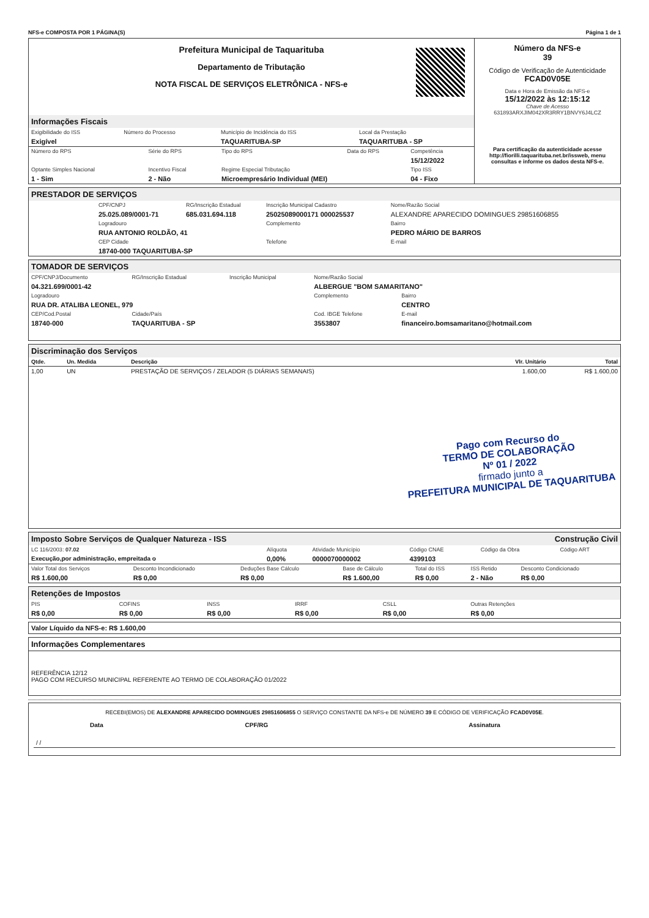NFS-e COMPOSTA POR 1 PÁGINA(S) Página 1 de 1
Prefeitura Municipal de Taquarituba
Departamento de Tributação
NOTA FISCAL DE SERVIÇOS ELETRÔNICA - NFS-e
Informações Fiscais
| Exigibilidade do ISS | Número do Processo | Município de Incidência do ISS | Local da Prestação |
| Exigível | | TAQUARITUBA-SP | TAQUARITUBA - SP |
| Número do RPS | Série do RPS | Tipo do RPS | Data do RPS | Competência |
| | | | | 15/12/2022 |
| Optante Simples Nacional | Incentivo Fiscal | Regime Especial Tributação | | Tipo ISS |
| 1 - Sim | 2 - Não | Microempresário Individual (MEI) | | 04 - Fixo |
Número da NFS-e
39
Código de Verificação de Autenticidade
FCAD0V05E
Data e Hora de Emissão da NFS-e
15/12/2022 às 12:15:12
Chave de Acesso
631893ARXJIM042XR3RRY1BNVY6J4LCZ
Para certificação da autenticidade acesse http://fiorilli.taquarituba.net.br/issweb, menu consultas e informe os dados desta NFS-e.
PRESTADOR DE SERVIÇOS
| CPF/CNPJ | RG/Inscrição Estadual | Inscrição Municipal Cadastro | Nome/Razão Social |
| 25.025.089/0001-71 | 685.031.694.118 | 25025089000171 000025537 | ALEXANDRE APARECIDO DOMINGUES 29851606855 |
| Logradouro | | Complemento | Bairro |
| RUA ANTONIO ROLDÃO, 41 | | | PEDRO MÁRIO DE BARROS |
| CEP Cidade | | Telefone | E-mail |
| 18740-000 TAQUARITUBA-SP | | | |
TOMADOR DE SERVIÇOS
| CPF/CNPJ/Documento | RG/Inscrição Estadual | Inscrição Municipal | Nome/Razão Social | |
| 04.321.699/0001-42 | | | ALBERGUE "BOM SAMARITANO" | |
| Logradouro | | | Complemento | Bairro |
| RUA DR. ATALIBA LEONEL, 979 | | | | CENTRO |
| CEP/Cod.Postal | Cidade/País | | Cod. IBGE Telefone | E-mail |
| 18740-000 | TAQUARITUBA - SP | | 3553807 | financeiro.bomsamaritano@hotmail.com |
Discriminação dos Serviços
| Qtde. | Un. Medida | Descrição | Vlr. Unitário | Total |
| --- | --- | --- | --- | --- |
| 1,00 | UN | PRESTAÇÃO DE SERVIÇOS / ZELADOR (5 DIÁRIAS SEMANAIS) | 1.600,00 | R$ 1.600,00 |
Pago com Recurso do
TERMO DE COLABORAÇÃO
Nº 01 / 2022
firmado junto a
PREFEITURA MUNICIPAL DE TAQUARITUBA
Imposto Sobre Serviços de Qualquer Natureza - ISS Construção Civil
| LC 116/2003: 07.02 | Alíquota | Atividade Município | Código CNAE | Código da Obra | Código ART |
| Execução,por administração, empreitada o | 0,00% | 0000070000002 | 4399103 | | |
| Valor Total dos Serviços | Desconto Incondicionado | Deduções Base Cálculo | Base de Cálculo | Total do ISS | ISS Retido | Desconto Condicionado |
| R$ 1.600,00 | R$ 0,00 | R$ 0,00 | R$ 1.600,00 | R$ 0,00 | 2 - Não | R$ 0,00 |
Retenções de Impostos
| PIS | COFINS | INSS | IRRF | CSLL | Outras Retenções |
| R$ 0,00 | R$ 0,00 | R$ 0,00 | R$ 0,00 | R$ 0,00 | R$ 0,00 |
Valor Líquido da NFS-e: R$ 1.600,00
Informações Complementares
REFERÊNCIA 12/12
PAGO COM RECURSO MUNICIPAL REFERENTE AO TERMO DE COLABORAÇÃO 01/2022
RECEBI(EMOS) DE ALEXANDRE APARECIDO DOMINGUES 29851606855 O SERVIÇO CONSTANTE DA NFS-e DE NÚMERO 39 E CÓDIGO DE VERIFICAÇÃO FCAD0V05E.
| Data | CPF/RG | Assinatura |
| / / | | |